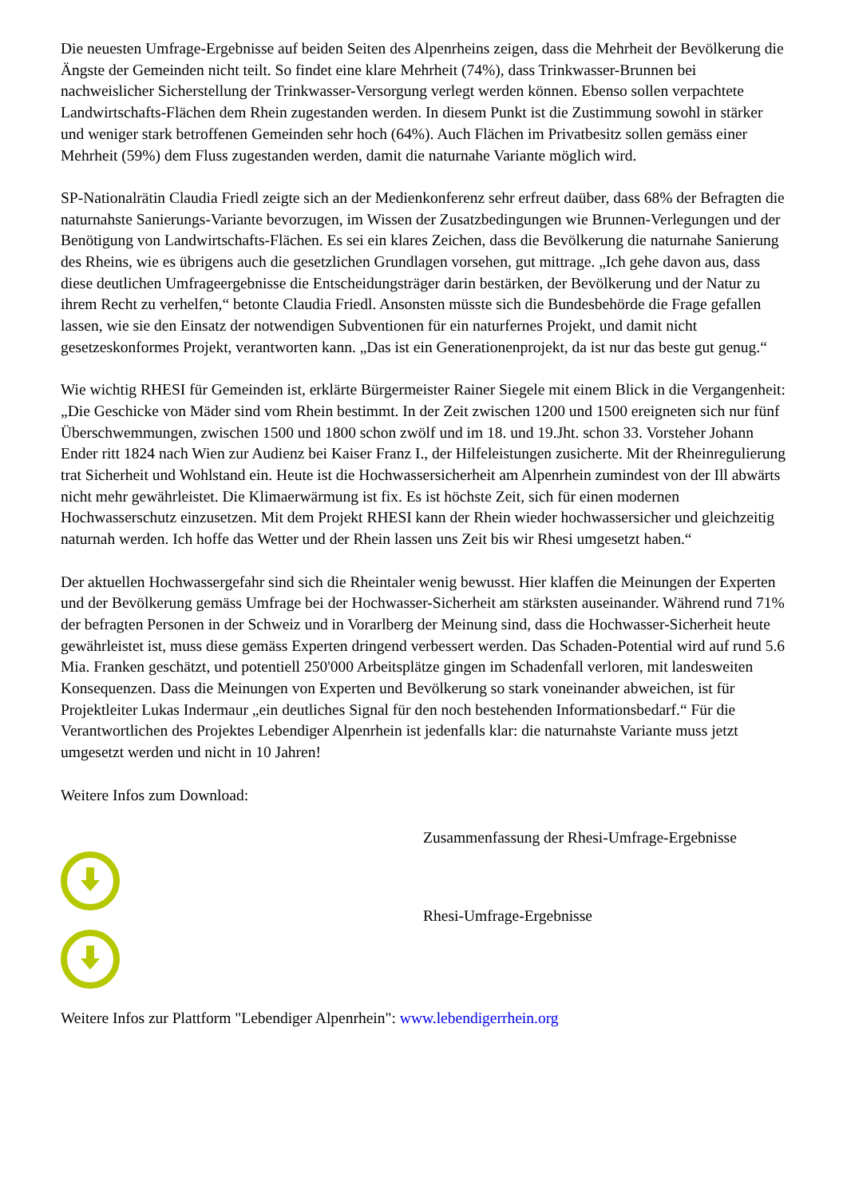Die neuesten Umfrage-Ergebnisse auf beiden Seiten des Alpenrheins zeigen, dass die Mehrheit der Bevölkerung die Ängste der Gemeinden nicht teilt. So findet eine klare Mehrheit (74%), dass Trinkwasser-Brunnen bei nachweislicher Sicherstellung der Trinkwasser-Versorgung verlegt werden können. Ebenso sollen verpachtete Landwirtschafts-Flächen dem Rhein zugestanden werden. In diesem Punkt ist die Zustimmung sowohl in stärker und weniger stark betroffenen Gemeinden sehr hoch (64%). Auch Flächen im Privatbesitz sollen gemäss einer Mehrheit (59%) dem Fluss zugestanden werden, damit die naturnahe Variante möglich wird.
SP-Nationalrätin Claudia Friedl zeigte sich an der Medienkonferenz sehr erfreut daüber, dass 68% der Befragten die naturnahste Sanierungs-Variante bevorzugen, im Wissen der Zusatzbedingungen wie Brunnen-Verlegungen und der Benötigung von Landwirtschafts-Flächen. Es sei ein klares Zeichen, dass die Bevölkerung die naturnahe Sanierung des Rheins, wie es übrigens auch die gesetzlichen Grundlagen vorsehen, gut mittrage. „Ich gehe davon aus, dass diese deutlichen Umfrageergebnisse die Entscheidungsträger darin bestärken, der Bevölkerung und der Natur zu ihrem Recht zu verhelfen,“ betonte Claudia Friedl. Ansonsten müsste sich die Bundesbehörde die Frage gefallen lassen, wie sie den Einsatz der notwendigen Subventionen für ein naturfernes Projekt, und damit nicht gesetzeskonformes Projekt, verantworten kann. „Das ist ein Generationenprojekt, da ist nur das beste gut genug.“
Wie wichtig RHESI für Gemeinden ist, erklärte Bürgermeister Rainer Siegele mit einem Blick in die Vergangenheit: „Die Geschicke von Mäder sind vom Rhein bestimmt. In der Zeit zwischen 1200 und 1500 ereigneten sich nur fünf Überschwemmungen, zwischen 1500 und 1800 schon zwölf und im 18. und 19.Jht. schon 33. Vorsteher Johann Ender ritt 1824 nach Wien zur Audienz bei Kaiser Franz I., der Hilfeleistungen zusicherte. Mit der Rheinregulierung trat Sicherheit und Wohlstand ein. Heute ist die Hochwassersicherheit am Alpenrhein zumindest von der Ill abwärts nicht mehr gewährleistet. Die Klimaerwärmung ist fix. Es ist höchste Zeit, sich für einen modernen Hochwasserschutz einzusetzen. Mit dem Projekt RHESI kann der Rhein wieder hochwassersicher und gleichzeitig naturnah werden. Ich hoffe das Wetter und der Rhein lassen uns Zeit bis wir Rhesi umgesetzt haben.“
Der aktuellen Hochwassergefahr sind sich die Rheintaler wenig bewusst. Hier klaffen die Meinungen der Experten und der Bevölkerung gemäss Umfrage bei der Hochwasser-Sicherheit am stärksten auseinander. Während rund 71% der befragten Personen in der Schweiz und in Vorarlberg der Meinung sind, dass die Hochwasser-Sicherheit heute gewährleistet ist, muss diese gemäss Experten dringend verbessert werden. Das Schaden-Potential wird auf rund 5.6 Mia. Franken geschätzt, und potentiell 250'000 Arbeitsplätze gingen im Schadenfall verloren, mit landesweiten Konsequenzen. Dass die Meinungen von Experten und Bevölkerung so stark voneinander abweichen, ist für Projektleiter Lukas Indermaur „ein deutliches Signal für den noch bestehenden Informationsbedarf.“ Für die Verantwortlichen des Projektes Lebendiger Alpenrhein ist jedenfalls klar: die naturnahste Variante muss jetzt umgesetzt werden und nicht in 10 Jahren!
Weitere Infos zum Download:
Zusammenfassung der Rhesi-Umfrage-Ergebnisse
Rhesi-Umfrage-Ergebnisse
Weitere Infos zur Plattform "Lebendiger Alpenrhein": www.lebendigerrhein.org